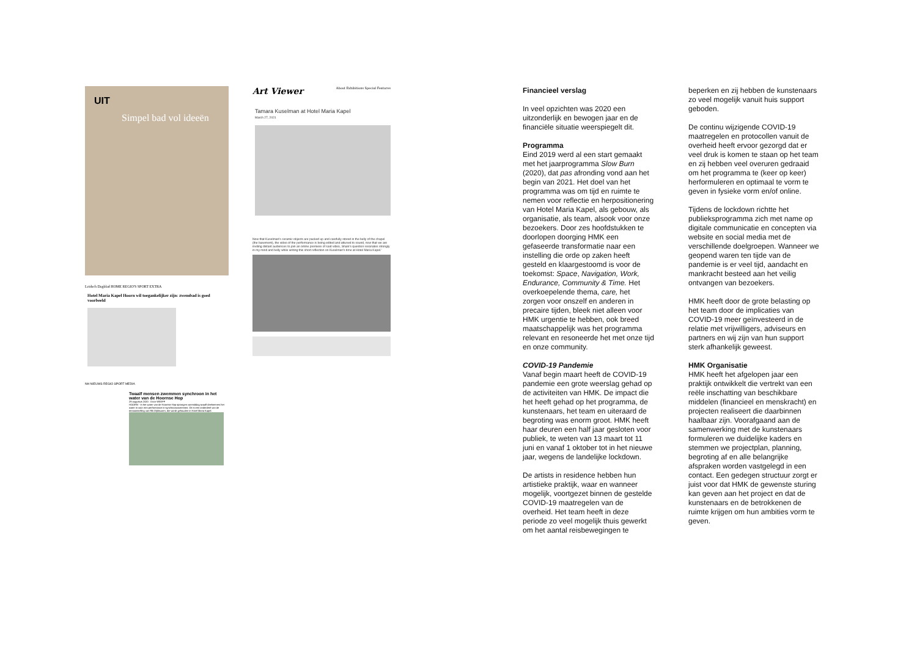UIT
Simpel bad vol ideeën
Leidsch Dagblad HOME REGIO'S SPORT EXTRA
Hotel Maria Kapel Hoorn wil toegankelijker zijn: zwembad is goed voorbeeld
NH NIEUWS REGIO SPORT MEDIA
Twaalf mensen zwemmen synchroon in het water van de Hoornse Hop
29 augustus 2020 · Door WEEFF
HOORN - In het water van de Hoornse Hop sprongen vanmiddag twaalf deelnemers het water in voor een performance in synchroonzwemmen. Dit is een onderdeel van de tentoonstelling van Rik Dijkhuizen, die wordt gehouden in Hotel Maria Kapel.
Art Viewer About Exhibitions Special Features
Tamara Kuselman at Hotel Maria Kapel
March 27, 2021
Now that Kuselman's ceramic objects are packed up and carefully stored in the belly of the chapel (the basement), the video of the performance is being edited and attuned to sound, now that we are inviting distant audiences to join an online premiere of said video, Shani's question resonates strongly in my mind and belly while writing this short reflection on Kuselman's time at Hotel Maria Kapel.'
Financieel verslag
In veel opzichten was 2020 een uitzonderlijk en bewogen jaar en de financiële situatie weerspiegelt dit.
Programma
Eind 2019 werd al een start gemaakt met het jaarprogramma Slow Burn (2020), dat pas afronding vond aan het begin van 2021. Het doel van het programma was om tijd en ruimte te nemen voor reflectie en herpositionering van Hotel Maria Kapel, als gebouw, als organisatie, als team, alsook voor onze bezoekers. Door zes hoofdstukken te doorlopen doorging HMK een gefaseerde transformatie naar een instelling die orde op zaken heeft gesteld en klaargestoomd is voor de toekomst: Space, Navigation, Work, Endurance, Community & Time. Het overkoepelende thema, care, het zorgen voor onszelf en anderen in precaire tijden, bleek niet alleen voor HMK urgentie te hebben, ook breed maatschappelijk was het programma relevant en resoneerde het met onze tijd en onze community.
COVID-19 Pandemie
Vanaf begin maart heeft de COVID-19 pandemie een grote weerslag gehad op de activiteiten van HMK. De impact die het heeft gehad op het programma, de kunstenaars, het team en uiteraard de begroting was enorm groot. HMK heeft haar deuren een half jaar gesloten voor publiek, te weten van 13 maart tot 11 juni en vanaf 1 oktober tot in het nieuwe jaar, wegens de landelijke lockdown.
De artists in residence hebben hun artistieke praktijk, waar en wanneer mogelijk, voortgezet binnen de gestelde COVID-19 maatregelen van de overheid. Het team heeft in deze periode zo veel mogelijk thuis gewerkt om het aantal reisbewegingen te
beperken en zij hebben de kunstenaars zo veel mogelijk vanuit huis support geboden.
De continu wijzigende COVID-19 maatregelen en protocollen vanuit de overheid heeft ervoor gezorgd dat er veel druk is komen te staan op het team en zij hebben veel overuren gedraaid om het programma te (keer op keer) herformuleren en optimaal te vorm te geven in fysieke vorm en/of online.
Tijdens de lockdown richtte het publieksprogramma zich met name op digitale communicatie en concepten via website en social media met de verschillende doelgroepen. Wanneer we geopend waren ten tijde van de pandemie is er veel tijd, aandacht en mankracht besteed aan het veilig ontvangen van bezoekers.
HMK heeft door de grote belasting op het team door de implicaties van COVID-19 meer geïnvesteerd in de relatie met vrijwilligers, adviseurs en partners en wij zijn van hun support sterk afhankelijk geweest.
HMK Organisatie
HMK heeft het afgelopen jaar een praktijk ontwikkelt die vertrekt van een reële inschatting van beschikbare middelen (financieel en menskracht) en projecten realiseert die daarbinnen haalbaar zijn. Voorafgaand aan de samenwerking met de kunstenaars formuleren we duidelijke kaders en stemmen we projectplan, planning, begroting af en alle belangrijke afspraken worden vastgelegd in een contact. Een gedegen structuur zorgt er juist voor dat HMK de gewenste sturing kan geven aan het project en dat de kunstenaars en de betrokkenen de ruimte krijgen om hun ambities vorm te geven.